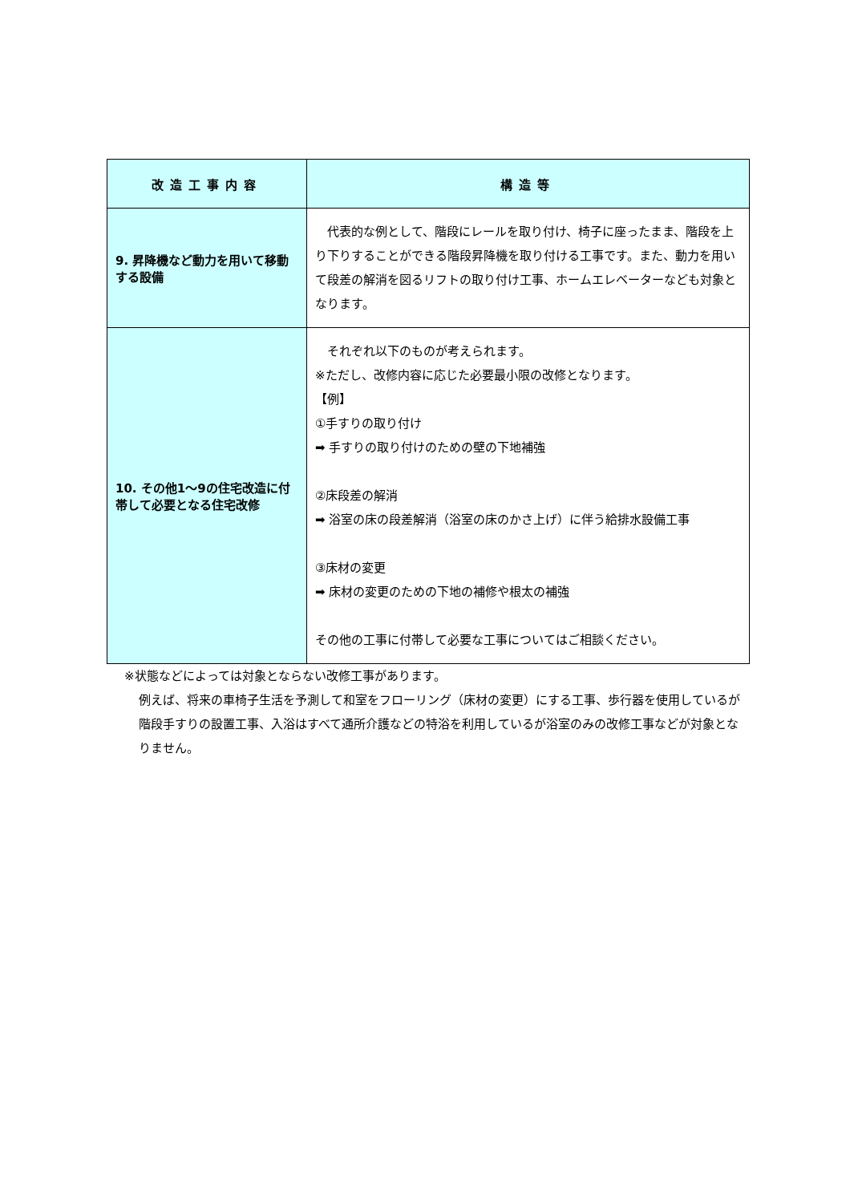| 改造工事内容 | 構造等 |
| --- | --- |
| 9. 昇降機など動力を用いて移動する設備 | 代表的な例として、階段にレールを取り付け、椅子に座ったまま、階段を上り下りすることができる階段昇降機を取り付ける工事です。また、動力を用いて段差の解消を図るリフトの取り付け工事、ホームエレベーターなども対象となります。 |
| 10. その他1～9の住宅改造に付帯して必要となる住宅改修 | それぞれ以下のものが考えられます。 ※ただし、改修内容に応じた必要最小限の改修となります。 【例】 ①手すりの取り付け ➡ 手すりの取り付けのための壁の下地補強 ②床段差の解消 ➡ 浴室の床の段差解消（浴室の床のかさ上げ）に伴う給排水設備工事 ③床材の変更 ➡ 床材の変更のための下地の補修や根太の補強 その他の工事に付帯して必要な工事についてはご相談ください。 |
※状態などによっては対象とならない改修工事があります。
例えば、将来の車椅子生活を予測して和室をフローリング（床材の変更）にする工事、歩行器を使用しているが階段手すりの設置工事、入浴はすべて通所介護などの特浴を利用しているが浴室のみの改修工事などが対象となりません。